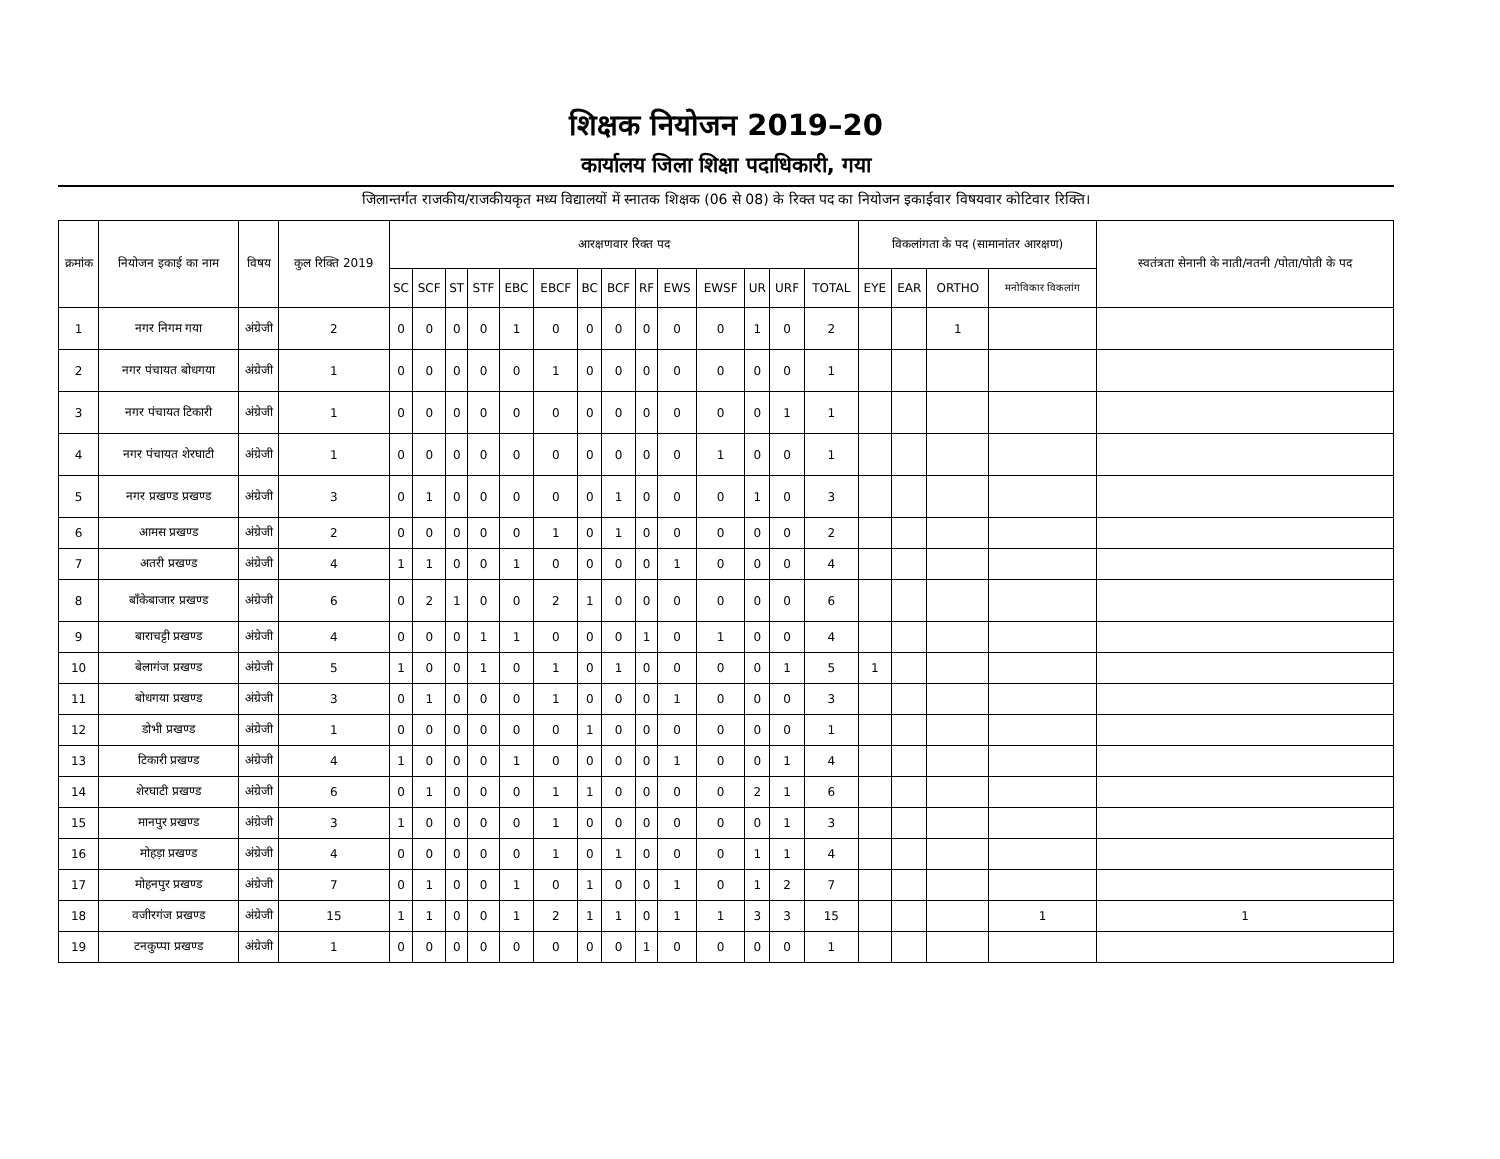शिक्षक नियोजन 2019–20
कार्यालय जिला शिक्षा पदाधिकारी, गया
जिलान्तर्गत राजकीय/राजकीयकृत मध्य विद्यालयों में स्नातक शिक्षक (06 से 08) के रिक्त पद का नियोजन इकाईवार विषयवार कोटिवार रिक्ति।
| क्रमांक | नियोजन इकाई का नाम | विषय | कुल रिक्ति 2019 | आरक्षणवार रिक्त पद | | | | | | | | | | | | | | विकलांगता के पद (सामानांतर आरक्षण) | | | | स्वतंत्रता सेनानी के नाती/नतनी /पोता/पोती के पद |
| --- | --- | --- | --- | --- | --- | --- | --- | --- | --- | --- | --- | --- | --- | --- | --- | --- | --- | --- | --- | --- | --- | --- |
| | | | | SC | SCF | ST | STF | EBC | EBCF | BC | BCF | RF | EWS | EWSF | UR | URF | TOTAL | EYE | EAR | ORTHO | मनोविकार विकलांग | |
| 1 | नगर निगम गया | अंग्रेजी | 2 | 0 | 0 | 0 | 0 | 1 | 0 | 0 | 0 | 0 | 0 | 0 | 1 | 0 | 2 | | | 1 | | |
| 2 | नगर पंचायत बोधगया | अंग्रेजी | 1 | 0 | 0 | 0 | 0 | 0 | 1 | 0 | 0 | 0 | 0 | 0 | 0 | 0 | 1 | | | | | |
| 3 | नगर पंचायत टिकारी | अंग्रेजी | 1 | 0 | 0 | 0 | 0 | 0 | 0 | 0 | 0 | 0 | 0 | 0 | 0 | 1 | 1 | | | | | |
| 4 | नगर पंचायत शेरघाटी | अंग्रेजी | 1 | 0 | 0 | 0 | 0 | 0 | 0 | 0 | 0 | 0 | 0 | 1 | 0 | 0 | 1 | | | | | |
| 5 | नगर प्रखण्ड प्रखण्ड | अंग्रेजी | 3 | 0 | 1 | 0 | 0 | 0 | 0 | 0 | 1 | 0 | 0 | 0 | 1 | 0 | 3 | | | | | |
| 6 | आमस प्रखण्ड | अंग्रेजी | 2 | 0 | 0 | 0 | 0 | 0 | 1 | 0 | 1 | 0 | 0 | 0 | 0 | 0 | 2 | | | | | |
| 7 | अतरी प्रखण्ड | अंग्रेजी | 4 | 1 | 1 | 0 | 0 | 1 | 0 | 0 | 0 | 0 | 1 | 0 | 0 | 0 | 4 | | | | | |
| 8 | बाँकेबाजार प्रखण्ड | अंग्रेजी | 6 | 0 | 2 | 1 | 0 | 0 | 2 | 1 | 0 | 0 | 0 | 0 | 0 | 0 | 6 | | | | | |
| 9 | बाराचट्टी प्रखण्ड | अंग्रेजी | 4 | 0 | 0 | 0 | 1 | 1 | 0 | 0 | 0 | 1 | 0 | 1 | 0 | 0 | 4 | | | | | |
| 10 | बेलागंज प्रखण्ड | अंग्रेजी | 5 | 1 | 0 | 0 | 1 | 0 | 1 | 0 | 1 | 0 | 0 | 0 | 0 | 1 | 5 | 1 | | | | |
| 11 | बोधगया प्रखण्ड | अंग्रेजी | 3 | 0 | 1 | 0 | 0 | 0 | 1 | 0 | 0 | 0 | 1 | 0 | 0 | 0 | 3 | | | | | |
| 12 | डोभी प्रखण्ड | अंग्रेजी | 1 | 0 | 0 | 0 | 0 | 0 | 0 | 1 | 0 | 0 | 0 | 0 | 0 | 0 | 1 | | | | | |
| 13 | टिकारी प्रखण्ड | अंग्रेजी | 4 | 1 | 0 | 0 | 0 | 1 | 0 | 0 | 0 | 0 | 1 | 0 | 0 | 1 | 4 | | | | | |
| 14 | शेरघाटी प्रखण्ड | अंग्रेजी | 6 | 0 | 1 | 0 | 0 | 0 | 1 | 1 | 0 | 0 | 0 | 0 | 2 | 1 | 6 | | | | | |
| 15 | मानपुर प्रखण्ड | अंग्रेजी | 3 | 1 | 0 | 0 | 0 | 0 | 1 | 0 | 0 | 0 | 0 | 0 | 0 | 1 | 3 | | | | | |
| 16 | मोहड़ा प्रखण्ड | अंग्रेजी | 4 | 0 | 0 | 0 | 0 | 0 | 1 | 0 | 1 | 0 | 0 | 0 | 1 | 1 | 4 | | | | | |
| 17 | मोहनपुर प्रखण्ड | अंग्रेजी | 7 | 0 | 1 | 0 | 0 | 1 | 0 | 1 | 0 | 0 | 1 | 0 | 1 | 2 | 7 | | | | | |
| 18 | वजीरगंज प्रखण्ड | अंग्रेजी | 15 | 1 | 1 | 0 | 0 | 1 | 2 | 1 | 1 | 0 | 1 | 1 | 3 | 3 | 15 | | | | 1 | 1 |
| 19 | टनकुप्पा प्रखण्ड | अंग्रेजी | 1 | 0 | 0 | 0 | 0 | 0 | 0 | 0 | 0 | 1 | 0 | 0 | 0 | 0 | 1 | | | | | |